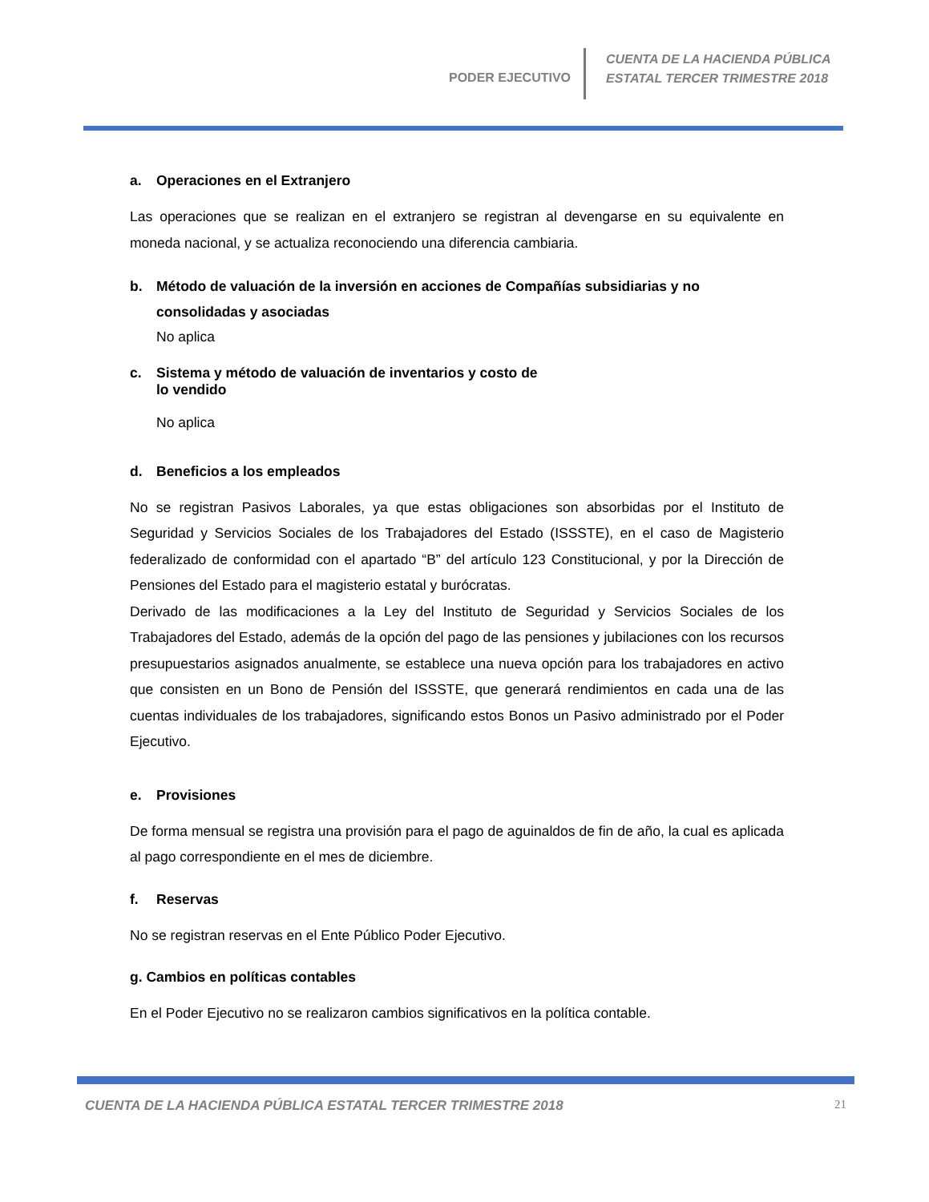PODER EJECUTIVO
CUENTA DE LA HACIENDA PÚBLICA
ESTATAL TERCER TRIMESTRE 2018
a. Operaciones en el Extranjero
Las operaciones que se realizan en el extranjero se registran al devengarse en su equivalente en moneda nacional, y se actualiza reconociendo una diferencia cambiaria.
b. Método de valuación de la inversión en acciones de Compañías subsidiarias y no consolidadas y asociadas
No aplica
c. Sistema y método de valuación de inventarios y costo de
lo vendido
No aplica
d. Beneficios a los empleados
No se registran Pasivos Laborales, ya que estas obligaciones son absorbidas por el Instituto de Seguridad y Servicios Sociales de los Trabajadores del Estado (ISSSTE), en el caso de Magisterio federalizado de conformidad con el apartado “B” del artículo 123 Constitucional, y por la Dirección de Pensiones del Estado para el magisterio estatal y burócratas.
Derivado de las modificaciones a la Ley del Instituto de Seguridad y Servicios Sociales de los Trabajadores del Estado, además de la opción del pago de las pensiones y jubilaciones con los recursos presupuestarios asignados anualmente, se establece una nueva opción para los trabajadores en activo que consisten en un Bono de Pensión del ISSSTE, que generará rendimientos en cada una de las cuentas individuales de los trabajadores, significando estos Bonos un Pasivo administrado por el Poder Ejecutivo.
e. Provisiones
De forma mensual se registra una provisión para el pago de aguinaldos de fin de año, la cual es aplicada al pago correspondiente en el mes de diciembre.
f. Reservas
No se registran reservas en el Ente Público Poder Ejecutivo.
g. Cambios en políticas contables
En el Poder Ejecutivo no se realizaron cambios significativos en la política contable.
CUENTA DE LA HACIENDA PÚBLICA ESTATAL TERCER TRIMESTRE 2018 21